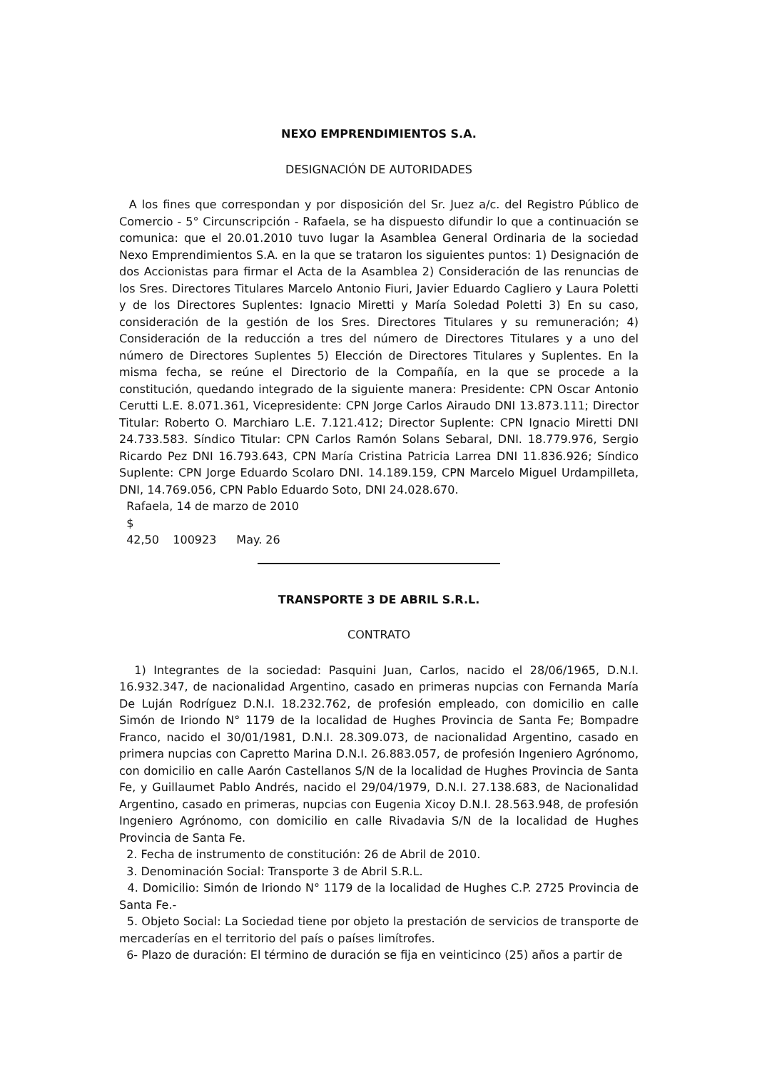NEXO EMPRENDIMIENTOS S.A.
DESIGNACIÓN DE AUTORIDADES
A los fines que correspondan y por disposición del Sr. Juez a/c. del Registro Público de Comercio - 5° Circunscripción - Rafaela, se ha dispuesto difundir lo que a continuación se comunica: que el 20.01.2010 tuvo lugar la Asamblea General Ordinaria de la sociedad Nexo Emprendimientos S.A. en la que se trataron los siguientes puntos: 1) Designación de dos Accionistas para firmar el Acta de la Asamblea 2) Consideración de las renuncias de los Sres. Directores Titulares Marcelo Antonio Fiuri, Javier Eduardo Cagliero y Laura Poletti y de los Directores Suplentes: Ignacio Miretti y María Soledad Poletti 3) En su caso, consideración de la gestión de los Sres. Directores Titulares y su remuneración; 4) Consideración de la reducción a tres del número de Directores Titulares y a uno del número de Directores Suplentes 5) Elección de Directores Titulares y Suplentes. En la misma fecha, se reúne el Directorio de la Compañía, en la que se procede a la constitución, quedando integrado de la siguiente manera: Presidente: CPN Oscar Antonio Cerutti L.E. 8.071.361, Vicepresidente: CPN Jorge Carlos Airaudo DNI 13.873.111; Director Titular: Roberto O. Marchiaro L.E. 7.121.412; Director Suplente: CPN Ignacio Miretti DNI 24.733.583. Síndico Titular: CPN Carlos Ramón Solans Sebaral, DNI. 18.779.976, Sergio Ricardo Pez DNI 16.793.643, CPN María Cristina Patricia Larrea DNI 11.836.926; Síndico Suplente: CPN Jorge Eduardo Scolaro DNI. 14.189.159, CPN Marcelo Miguel Urdampilleta, DNI, 14.769.056, CPN Pablo Eduardo Soto, DNI 24.028.670.
Rafaela, 14 de marzo de 2010
$ 42,50 100923 May. 26
TRANSPORTE 3 DE ABRIL S.R.L.
CONTRATO
1) Integrantes de la sociedad: Pasquini Juan, Carlos, nacido el 28/06/1965, D.N.I. 16.932.347, de nacionalidad Argentino, casado en primeras nupcias con Fernanda María De Luján Rodríguez D.N.I. 18.232.762, de profesión empleado, con domicilio en calle Simón de Iriondo N° 1179 de la localidad de Hughes Provincia de Santa Fe; Bompadre Franco, nacido el 30/01/1981, D.N.I. 28.309.073, de nacionalidad Argentino, casado en primera nupcias con Capretto Marina D.N.I. 26.883.057, de profesión Ingeniero Agrónomo, con domicilio en calle Aarón Castellanos S/N de la localidad de Hughes Provincia de Santa Fe, y Guillaumet Pablo Andrés, nacido el 29/04/1979, D.N.I. 27.138.683, de Nacionalidad Argentino, casado en primeras, nupcias con Eugenia Xicoy D.N.I. 28.563.948, de profesión Ingeniero Agrónomo, con domicilio en calle Rivadavia S/N de la localidad de Hughes Provincia de Santa Fe.
2. Fecha de instrumento de constitución: 26 de Abril de 2010.
3. Denominación Social: Transporte 3 de Abril S.R.L.
4. Domicilio: Simón de Iriondo N° 1179 de la localidad de Hughes C.P. 2725 Provincia de Santa Fe.-
5. Objeto Social: La Sociedad tiene por objeto la prestación de servicios de transporte de mercaderías en el territorio del país o países limítrofes.
6- Plazo de duración: El término de duración se fija en veinticinco (25) años a partir de